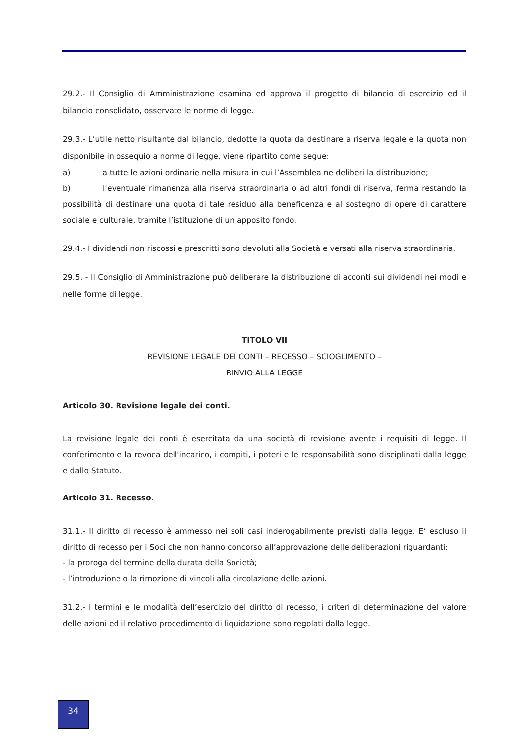29.2.- Il Consiglio di Amministrazione esamina ed approva il progetto di bilancio di esercizio ed il bilancio consolidato, osservate le norme di legge.
29.3.- L’utile netto risultante dal bilancio, dedotte la quota da destinare a riserva legale e la quota non disponibile in ossequio a norme di legge, viene ripartito come segue:
a) a tutte le azioni ordinarie nella misura in cui l’Assemblea ne deliberi la distribuzione;
b) l’eventuale rimanenza alla riserva straordinaria o ad altri fondi di riserva, ferma restando la possibilità di destinare una quota di tale residuo alla beneficenza e al sostegno di opere di carattere sociale e culturale, tramite l’istituzione di un apposito fondo.
29.4.- I dividendi non riscossi e prescritti sono devoluti alla Società e versati alla riserva straordinaria.
29.5. - Il Consiglio di Amministrazione può deliberare la distribuzione di acconti sui dividendi nei modi e nelle forme di legge.
TITOLO VII
REVISIONE LEGALE DEI CONTI – RECESSO – SCIOGLIMENTO –
RINVIO ALLA LEGGE
Articolo 30. Revisione legale dei conti.
La revisione legale dei conti è esercitata da una società di revisione avente i requisiti di legge. Il conferimento e la revoca dell'incarico, i compiti, i poteri e le responsabilità sono disciplinati dalla legge e dallo Statuto.
Articolo 31. Recesso.
31.1.- Il diritto di recesso è ammesso nei soli casi inderogabilmente previsti dalla legge. E’ escluso il diritto di recesso per i Soci che non hanno concorso all’approvazione delle deliberazioni riguardanti:
- la proroga del termine della durata della Società;
- l’introduzione o la rimozione di vincoli alla circolazione delle azioni.
31.2.- I termini e le modalità dell’esercizio del diritto di recesso, i criteri di determinazione del valore delle azioni ed il relativo procedimento di liquidazione sono regolati dalla legge.
34